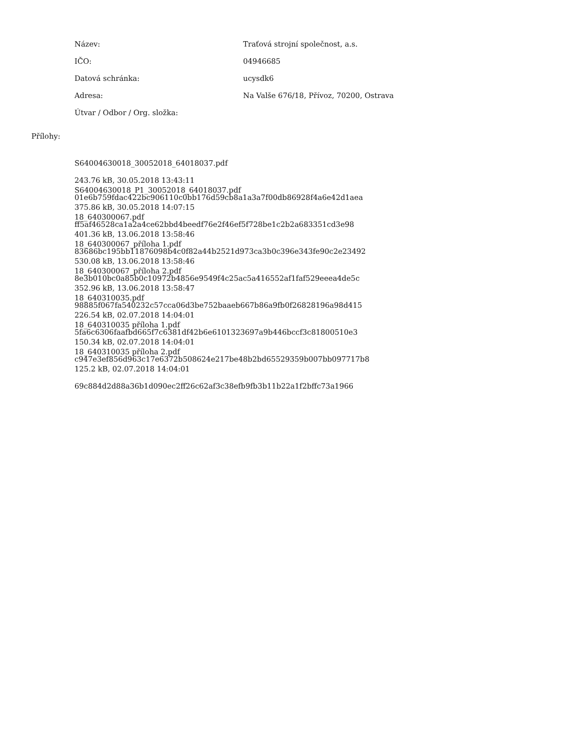| Název: | Traťová strojní společnost, a.s. |
| IČO: | 04946685 |
| Datová schránka: | ucysdk6 |
| Adresa: | Na Valše 676/18, Přívoz, 70200, Ostrava |
| Útvar / Odbor / Org. složka: | |
Přílohy:
S64004630018_30052018_64018037.pdf
243.76 kB, 30.05.2018 13:43:11
01e6b759fdac422bc906110c0bb176d59cb8a1a3a7f00db86928f4a6e42d1aea
S64004630018_P1_30052018_64018037.pdf
375.86 kB, 30.05.2018 14:07:15
ff5af46528ca1a2a4ce62bbd4beedf76e2f46ef5f728be1c2b2a683351cd3e98
18_640300067.pdf
401.36 kB, 13.06.2018 13:58:46
83686bc195bb11876098b4c0f82a44b2521d973ca3b0c396e343fe90c2e23492
18_640300067_příloha 1.pdf
530.08 kB, 13.06.2018 13:58:46
8e3b010bc0a85b0c10972b4856e9549f4c25ac5a416552af1faf529eeea4de5c
18_640300067_příloha 2.pdf
352.96 kB, 13.06.2018 13:58:47
98885f067fa540232c57cca06d3be752baaeb667b86a9fb0f26828196a98d415
18_640310035.pdf
226.54 kB, 02.07.2018 14:04:01
5fa6c6306faafbd665f7c6381df42b6e6101323697a9b446bccf3c81800510e3
18_640310035 příloha 1.pdf
150.34 kB, 02.07.2018 14:04:01
c947e3ef856d963c17e6372b508624e217be48b2bd65529359b007bb097717b8
18_640310035 příloha 2.pdf
125.2 kB, 02.07.2018 14:04:01
69c884d2d88a36b1d090ec2ff26c62af3c38efb9fb3b11b22a1f2bffc73a1966